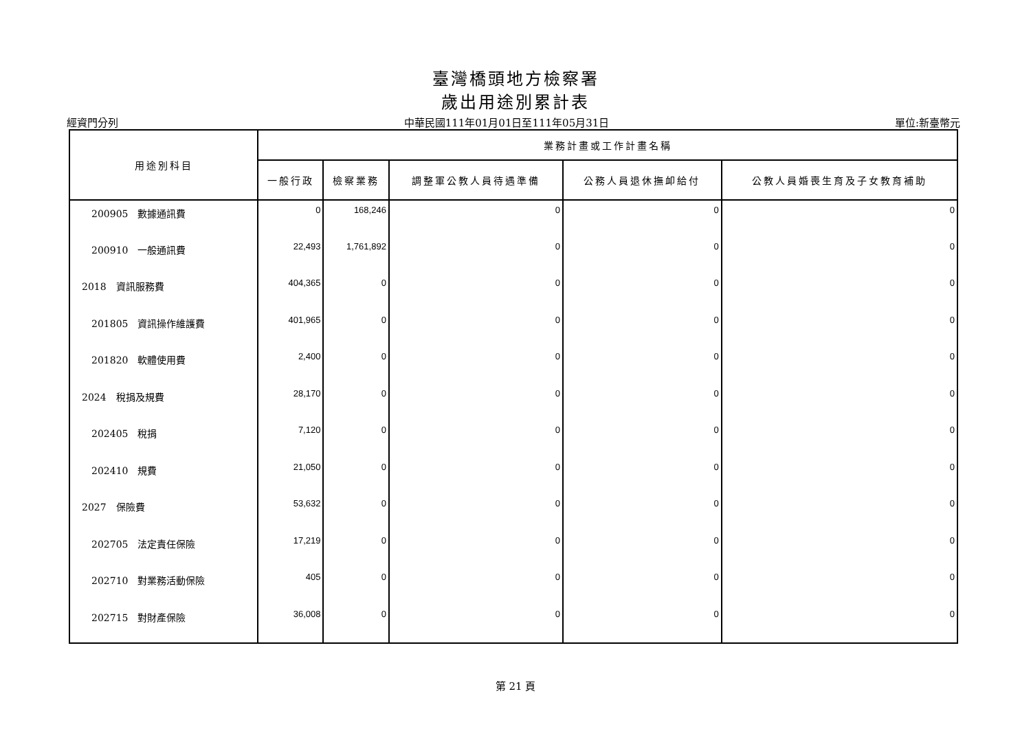臺灣橋頭地方檢察署
歲出用途別累計表
經資門分列 中華民國111年01月01日至111年05月31日 單位:新臺幣元
| 用途別科目 | 業務計畫或工作計畫名稱 | | | | |
| --- | --- | --- | --- | --- | --- |
| | 一般行政 | 檢察業務 | 調整軍公教人員待遇準備 | 公務人員退休撫卹給付 | 公教人員婚喪生育及子女教育補助 |
| 200905 數據通訊費 | 0 | 168,246 | 0 | 0 | 0 |
| 200910 一般通訊費 | 22,493 | 1,761,892 | 0 | 0 | 0 |
| 2018 資訊服務費 | 404,365 | 0 | 0 | 0 | 0 |
| 201805 資訊操作維護費 | 401,965 | 0 | 0 | 0 | 0 |
| 201820 軟體使用費 | 2,400 | 0 | 0 | 0 | 0 |
| 2024 稅捐及規費 | 28,170 | 0 | 0 | 0 | 0 |
| 202405 稅捐 | 7,120 | 0 | 0 | 0 | 0 |
| 202410 規費 | 21,050 | 0 | 0 | 0 | 0 |
| 2027 保險費 | 53,632 | 0 | 0 | 0 | 0 |
| 202705 法定責任保險 | 17,219 | 0 | 0 | 0 | 0 |
| 202710 對業務活動保險 | 405 | 0 | 0 | 0 | 0 |
| 202715 對財產保險 | 36,008 | 0 | 0 | 0 | 0 |
第 21 頁